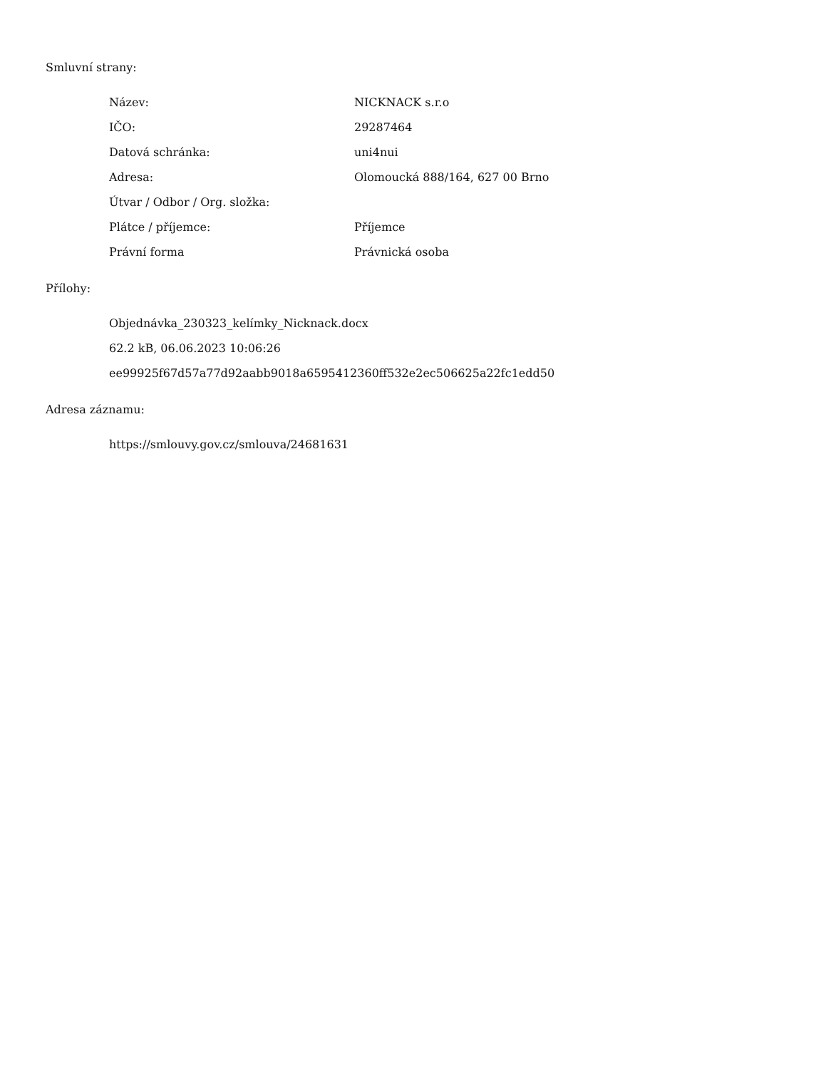Smluvní strany:
| Název: | NICKNACK s.r.o |
| IČO: | 29287464 |
| Datová schránka: | uni4nui |
| Adresa: | Olomoucká 888/164, 627 00 Brno |
| Útvar / Odbor / Org. složka: | |
| Plátce / příjemce: | Příjemce |
| Právní forma | Právnická osoba |
Přílohy:
Objednávka_230323_kelímky_Nicknack.docx
62.2 kB, 06.06.2023 10:06:26
ee99925f67d57a77d92aabb9018a6595412360ff532e2ec506625a22fc1edd50
Adresa záznamu:
https://smlouvy.gov.cz/smlouva/24681631